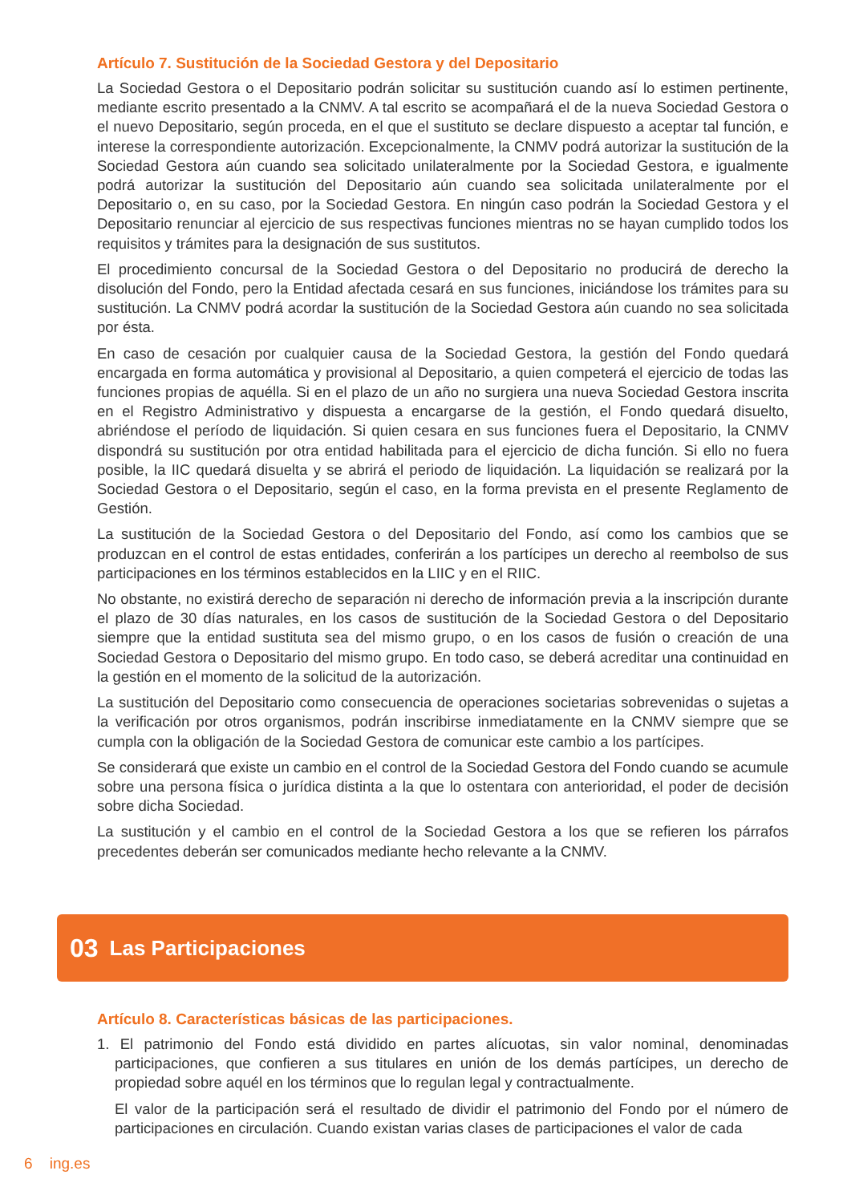Artículo 7. Sustitución de la Sociedad Gestora y del Depositario
La Sociedad Gestora o el Depositario podrán solicitar su sustitución cuando así lo estimen pertinente, mediante escrito presentado a la CNMV. A tal escrito se acompañará el de la nueva Sociedad Gestora o el nuevo Depositario, según proceda, en el que el sustituto se declare dispuesto a aceptar tal función, e interese la correspondiente autorización. Excepcionalmente, la CNMV podrá autorizar la sustitución de la Sociedad Gestora aún cuando sea solicitado unilateralmente por la Sociedad Gestora, e igualmente podrá autorizar la sustitución del Depositario aún cuando sea solicitada unilateralmente por el Depositario o, en su caso, por la Sociedad Gestora. En ningún caso podrán la Sociedad Gestora y el Depositario renunciar al ejercicio de sus respectivas funciones mientras no se hayan cumplido todos los requisitos y trámites para la designación de sus sustitutos.
El procedimiento concursal de la Sociedad Gestora o del Depositario no producirá de derecho la disolución del Fondo, pero la Entidad afectada cesará en sus funciones, iniciándose los trámites para su sustitución. La CNMV podrá acordar la sustitución de la Sociedad Gestora aún cuando no sea solicitada por ésta.
En caso de cesación por cualquier causa de la Sociedad Gestora, la gestión del Fondo quedará encargada en forma automática y provisional al Depositario, a quien competerá el ejercicio de todas las funciones propias de aquélla. Si en el plazo de un año no surgiera una nueva Sociedad Gestora inscrita en el Registro Administrativo y dispuesta a encargarse de la gestión, el Fondo quedará disuelto, abriéndose el período de liquidación. Si quien cesara en sus funciones fuera el Depositario, la CNMV dispondrá su sustitución por otra entidad habilitada para el ejercicio de dicha función. Si ello no fuera posible, la IIC quedará disuelta y se abrirá el periodo de liquidación. La liquidación se realizará por la Sociedad Gestora o el Depositario, según el caso, en la forma prevista en el presente Reglamento de Gestión.
La sustitución de la Sociedad Gestora o del Depositario del Fondo, así como los cambios que se produzcan en el control de estas entidades, conferirán a los partícipes un derecho al reembolso de sus participaciones en los términos establecidos en la LIIC y en el RIIC.
No obstante, no existirá derecho de separación ni derecho de información previa a la inscripción durante el plazo de 30 días naturales, en los casos de sustitución de la Sociedad Gestora o del Depositario siempre que la entidad sustituta sea del mismo grupo, o en los casos de fusión o creación de una Sociedad Gestora o Depositario del mismo grupo. En todo caso, se deberá acreditar una continuidad en la gestión en el momento de la solicitud de la autorización.
La sustitución del Depositario como consecuencia de operaciones societarias sobrevenidas o sujetas a la verificación por otros organismos, podrán inscribirse inmediatamente en la CNMV siempre que se cumpla con la obligación de la Sociedad Gestora de comunicar este cambio a los partícipes.
Se considerará que existe un cambio en el control de la Sociedad Gestora del Fondo cuando se acumule sobre una persona física o jurídica distinta a la que lo ostentara con anterioridad, el poder de decisión sobre dicha Sociedad.
La sustitución y el cambio en el control de la Sociedad Gestora a los que se refieren los párrafos precedentes deberán ser comunicados mediante hecho relevante a la CNMV.
03 Las Participaciones
Artículo 8. Características básicas de las participaciones.
1. El patrimonio del Fondo está dividido en partes alícuotas, sin valor nominal, denominadas participaciones, que confieren a sus titulares en unión de los demás partícipes, un derecho de propiedad sobre aquél en los términos que lo regulan legal y contractualmente.
El valor de la participación será el resultado de dividir el patrimonio del Fondo por el número de participaciones en circulación. Cuando existan varias clases de participaciones el valor de cada
6 ing.es